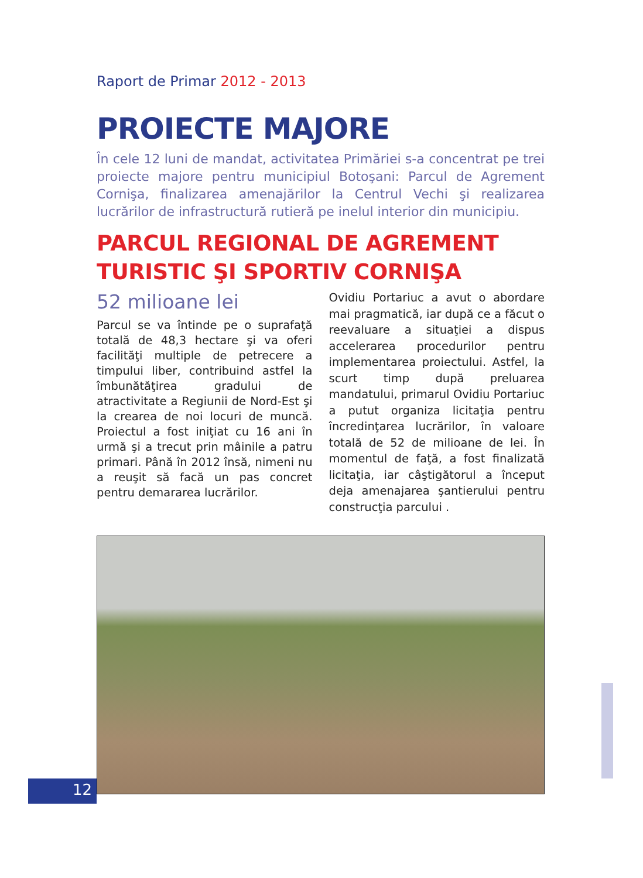Raport de Primar 2012 - 2013
PROIECTE MAJORE
În cele 12 luni de mandat, activitatea Primăriei s-a concentrat pe trei proiecte majore pentru municipiul Botoşani: Parcul de Agrement Cornişa, finalizarea amenajărilor la Centrul Vechi şi realizarea lucrărilor de infrastructură rutieră pe inelul interior din municipiu.
PARCUL REGIONAL DE AGREMENT TURISTIC ŞI SPORTIV CORNIŞA
52 milioane lei
Parcul se va întinde pe o suprafaţă totală de 48,3 hectare şi va oferi facilităţi multiple de petrecere a timpului liber, contribuind astfel la îmbunătăţirea gradului de atractivitate a Regiunii de Nord-Est şi la crearea de noi locuri de muncă. Proiectul a fost iniţiat cu 16 ani în urmă şi a trecut prin mâinile a patru primari. Până în 2012 însă, nimeni nu a reuşit să facă un pas concret pentru demararea lucrărilor.
Ovidiu Portariuc a avut o abordare mai pragmatică, iar după ce a făcut o reevaluare a situaţiei a dispus accelerarea procedurilor pentru implementarea proiectului. Astfel, la scurt timp după preluarea mandatului, primarul Ovidiu Portariuc a putut organiza licitaţia pentru încredinţarea lucrărilor, în valoare totală de 52 de milioane de lei. În momentul de faţă, a fost finalizată licitaţia, iar câştigătorul a început deja amenajarea şantierului pentru construcţia parcului .
12